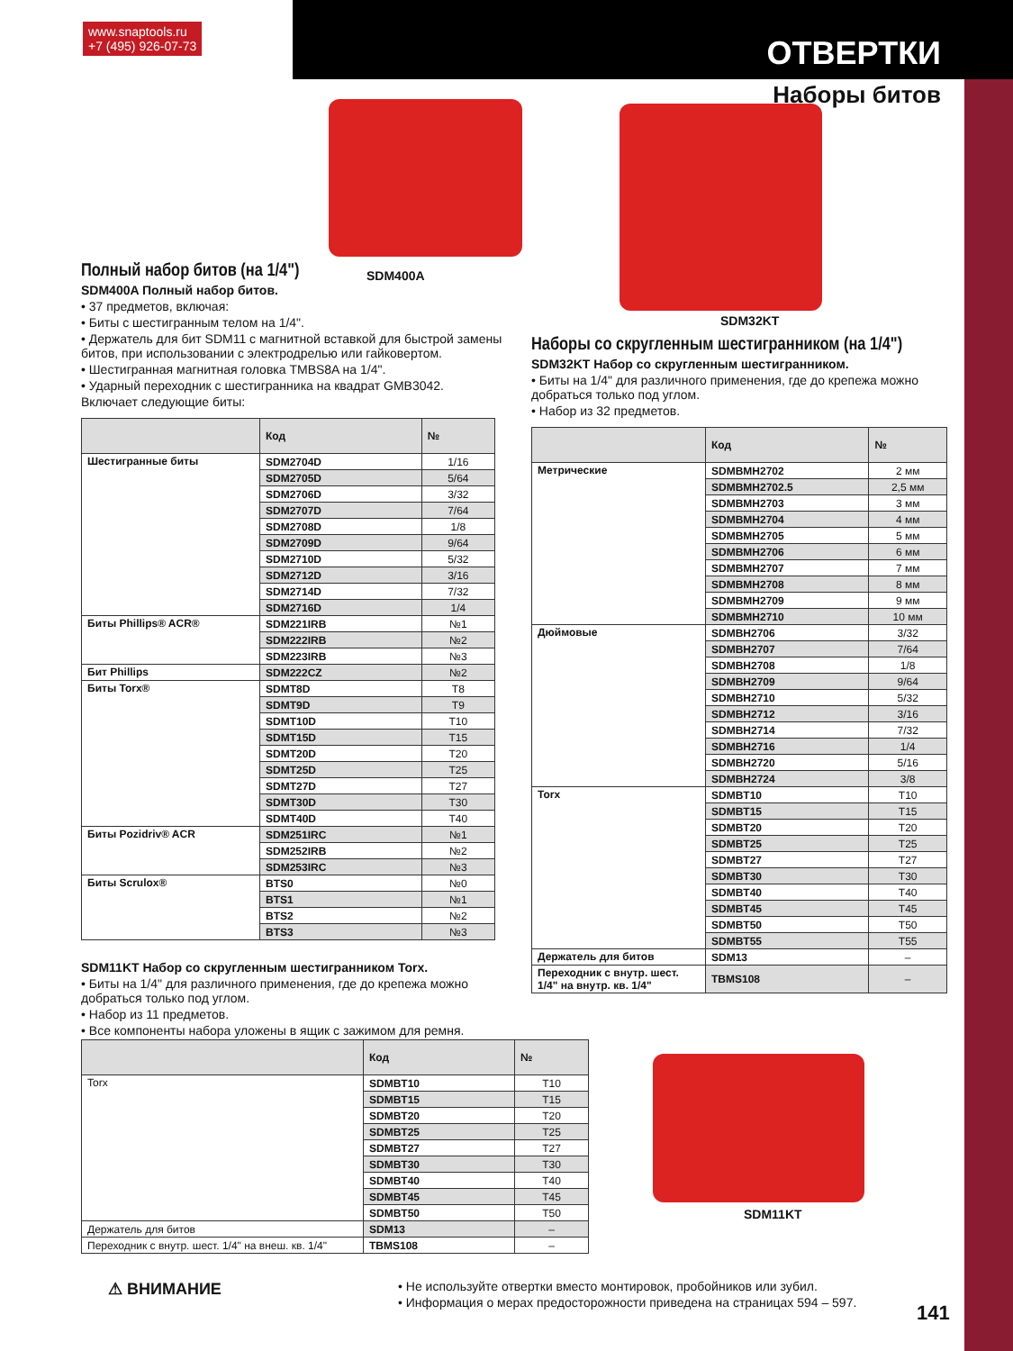www.snaptools.ru
+7 (495) 926-07-73
ОТВЕРТКИ
Наборы битов
SDM400A
SDM32KT
Полный набор битов (на 1/4")
SDM400A Полный набор битов.
• 37 предметов, включая:
• Биты с шестигранным телом на 1/4".
• Держатель для бит SDM11 с магнитной вставкой для быстрой замены битов, при использовании с электродрелью или гайковертом.
• Шестигранная магнитная головка TMBS8A на 1/4".
• Ударный переходник с шестигранника на квадрат GMB3042.
Включает следующие биты:
| | Код | № |
| --- | --- | --- |
| Шестигранные биты | SDM2704D | 1/16 |
| | SDM2705D | 5/64 |
| | SDM2706D | 3/32 |
| | SDM2707D | 7/64 |
| | SDM2708D | 1/8 |
| | SDM2709D | 9/64 |
| | SDM2710D | 5/32 |
| | SDM2712D | 3/16 |
| | SDM2714D | 7/32 |
| | SDM2716D | 1/4 |
| Биты Phillips® ACR® | SDM221IRB | №1 |
| | SDM222IRB | №2 |
| | SDM223IRB | №3 |
| Бит Phillips | SDM222CZ | №2 |
| Биты Torx® | SDMT8D | T8 |
| | SDMT9D | T9 |
| | SDMT10D | T10 |
| | SDMT15D | T15 |
| | SDMT20D | T20 |
| | SDMT25D | T25 |
| | SDMT27D | T27 |
| | SDMT30D | T30 |
| | SDMT40D | T40 |
| Биты Pozidriv® ACR | SDM251IRC | №1 |
| | SDM252IRB | №2 |
| | SDM253IRC | №3 |
| Биты Scrulox® | BTS0 | №0 |
| | BTS1 | №1 |
| | BTS2 | №2 |
| | BTS3 | №3 |
SDM11KT Набор со скругленным шестигранником Torx.
• Биты на 1/4" для различного применения, где до крепежа можно добраться только под углом.
• Набор из 11 предметов.
• Все компоненты набора уложены в ящик с зажимом для ремня.
| | Код | № |
| --- | --- | --- |
| Torx | SDMBT10 | T10 |
| | SDMBT15 | T15 |
| | SDMBT20 | T20 |
| | SDMBT25 | T25 |
| | SDMBT27 | T27 |
| | SDMBT30 | T30 |
| | SDMBT40 | T40 |
| | SDMBT45 | T45 |
| | SDMBT50 | T50 |
| Держатель для битов | SDM13 | – |
| Переходник с внутр. шест. 1/4" на внеш. кв. 1/4" | TBMS108 | – |
Наборы со скругленным шестигранником (на 1/4")
SDM32KT Набор со скругленным шестигранником.
• Биты на 1/4" для различного применения, где до крепежа можно добраться только под углом.
• Набор из 32 предметов.
| | Код | № |
| --- | --- | --- |
| Метрические | SDMBMH2702 | 2 мм |
| | SDMBMH2702.5 | 2,5 мм |
| | SDMBMH2703 | 3 мм |
| | SDMBMH2704 | 4 мм |
| | SDMBMH2705 | 5 мм |
| | SDMBMH2706 | 6 мм |
| | SDMBMH2707 | 7 мм |
| | SDMBMH2708 | 8 мм |
| | SDMBMH2709 | 9 мм |
| | SDMBMH2710 | 10 мм |
| Дюймовые | SDMBH2706 | 3/32 |
| | SDMBH2707 | 7/64 |
| | SDMBH2708 | 1/8 |
| | SDMBH2709 | 9/64 |
| | SDMBH2710 | 5/32 |
| | SDMBH2712 | 3/16 |
| | SDMBH2714 | 7/32 |
| | SDMBH2716 | 1/4 |
| | SDMBH2720 | 5/16 |
| | SDMBH2724 | 3/8 |
| Torx | SDMBT10 | T10 |
| | SDMBT15 | T15 |
| | SDMBT20 | T20 |
| | SDMBT25 | T25 |
| | SDMBT27 | T27 |
| | SDMBT30 | T30 |
| | SDMBT40 | T40 |
| | SDMBT45 | T45 |
| | SDMBT50 | T50 |
| | SDMBT55 | T55 |
| Держатель для битов | SDM13 | – |
| Переходник с внутр. шест. 1/4" на внутр. кв. 1/4" | TBMS108 | – |
SDM11KT
⚠ ВНИМАНИЕ
• Не используйте отвертки вместо монтировок, пробойников или зубил.
• Информация о мерах предосторожности приведена на страницах 594 – 597.
141